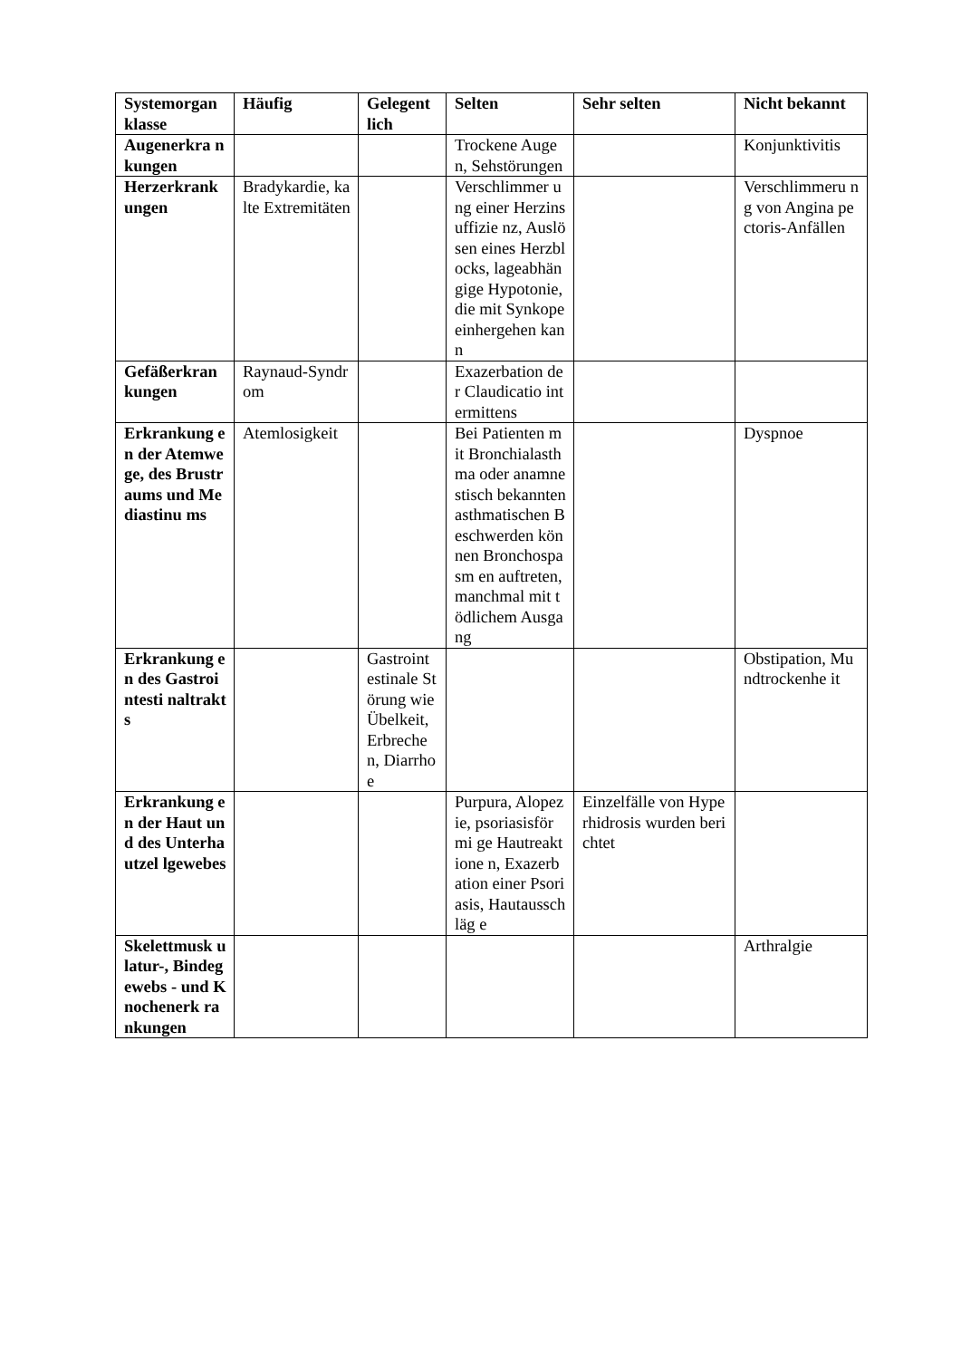| Systemorgan klasse | Häufig | Gelegent lich | Selten | Sehr selten | Nicht bekannt |
| --- | --- | --- | --- | --- | --- |
| Augenerkra nkungen | | | Trockene Augen, Sehstörungen | | Konjunktivitis |
| Herzerkrank ungen | Bradykardie, kalte Extremitäten | | Verschlimmer ung einer Herzinsuffizie nz, Auslösen eines Herzblocks, lageabhängige Hypotonie, die mit Synkope einhergehen kann | | Verschlimmeru ng von Angina pectoris-Anfällen |
| Gefäßerkran kungen | Raynaud-Syndrom | | Exazerbation der Claudicatio intermittens | | |
| Erkrankung en der Atemwege, des Brustraums und Mediastinu ms | Atemlosigkeit | | Bei Patienten mit Bronchialasth ma oder anamnestisch bekannten asthmatischen Beschwerden können Bronchospasm en auftreten, manchmal mit tödlichem Ausgang | | Dyspnoe |
| Erkrankung en des Gastrointesti naltrakts | | Gastroint estinale Störung wie Übelkeit, Erbreche n, Diarrhoe | | | Obstipation, Mundtrockenhe it |
| Erkrankung en der Haut und des Unterhautzel lgewebes | | | Purpura, Alopezie, psoriasisförmi ge Hautreaktione n, Exazerbation einer Psoriasis, Hautausschläg e | Einzelfälle von Hyperhidrosis wurden berichtet | |
| Skelettmusk ulatur-, Bindegewebs - und Knochenerk rankungen | | | | | Arthralgie |